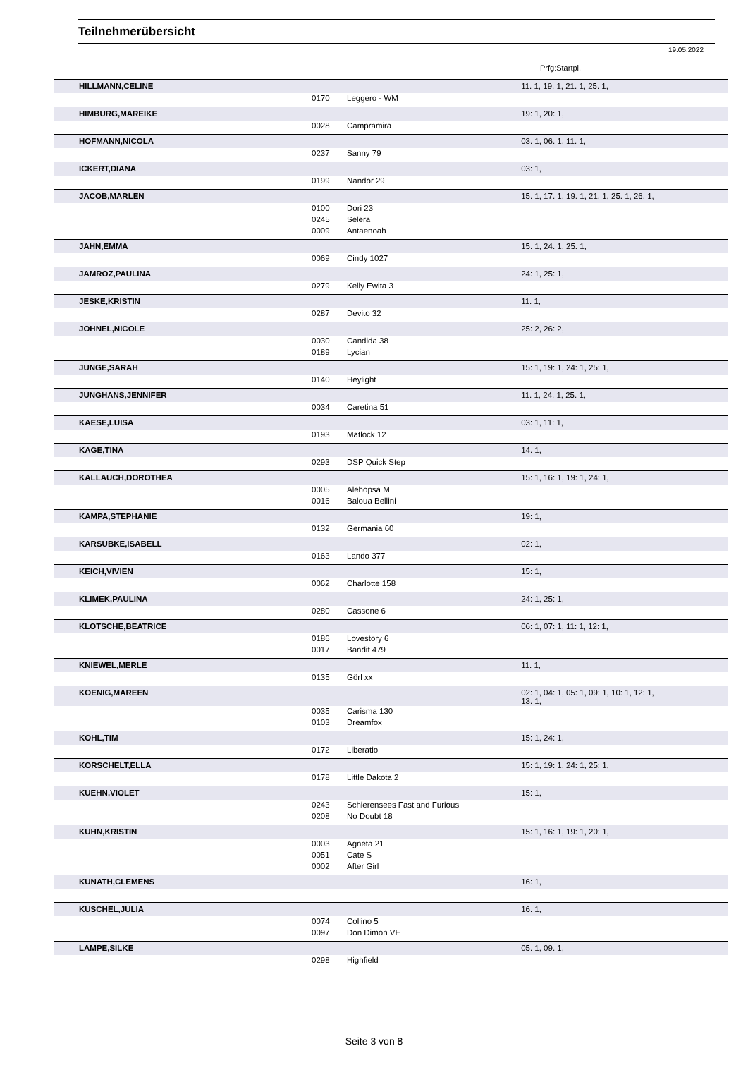Teilnehmerübersicht
19.05.2022
Prfg:Startpl.
| HILLMANN,CELINE | | | 11: 1, 19: 1, 21: 1, 25: 1, |
| | 0170 | Leggero - WM | |
| HIMBURG,MAREIKE | | | 19: 1, 20: 1, |
| | 0028 | Campramira | |
| HOFMANN,NICOLA | | | 03: 1, 06: 1, 11: 1, |
| | 0237 | Sanny 79 | |
| ICKERT,DIANA | | | 03: 1, |
| | 0199 | Nandor 29 | |
| JACOB,MARLEN | | | 15: 1, 17: 1, 19: 1, 21: 1, 25: 1, 26: 1, |
| | 0100 | Dori 23 | |
| | 0245 | Selera | |
| | 0009 | Antaenoah | |
| JAHN,EMMA | | | 15: 1, 24: 1, 25: 1, |
| | 0069 | Cindy 1027 | |
| JAMROZ,PAULINA | | | 24: 1, 25: 1, |
| | 0279 | Kelly Ewita 3 | |
| JESKE,KRISTIN | | | 11: 1, |
| | 0287 | Devito 32 | |
| JOHNEL,NICOLE | | | 25: 2, 26: 2, |
| | 0030 | Candida 38 | |
| | 0189 | Lycian | |
| JUNGE,SARAH | | | 15: 1, 19: 1, 24: 1, 25: 1, |
| | 0140 | Heylight | |
| JUNGHANS,JENNIFER | | | 11: 1, 24: 1, 25: 1, |
| | 0034 | Caretina 51 | |
| KAESE,LUISA | | | 03: 1, 11: 1, |
| | 0193 | Matlock 12 | |
| KAGE,TINA | | | 14: 1, |
| | 0293 | DSP Quick Step | |
| KALLAUCH,DOROTHEA | | | 15: 1, 16: 1, 19: 1, 24: 1, |
| | 0005 | Alehopsa M | |
| | 0016 | Baloua Bellini | |
| KAMPA,STEPHANIE | | | 19: 1, |
| | 0132 | Germania 60 | |
| KARSUBKE,ISABELL | | | 02: 1, |
| | 0163 | Lando 377 | |
| KEICH,VIVIEN | | | 15: 1, |
| | 0062 | Charlotte 158 | |
| KLIMEK,PAULINA | | | 24: 1, 25: 1, |
| | 0280 | Cassone 6 | |
| KLOTSCHE,BEATRICE | | | 06: 1, 07: 1, 11: 1, 12: 1, |
| | 0186 | Lovestory 6 | |
| | 0017 | Bandit 479 | |
| KNIEWEL,MERLE | | | 11: 1, |
| | 0135 | Görl xx | |
| KOENIG,MAREEN | | | 02: 1, 04: 1, 05: 1, 09: 1, 10: 1, 12: 1, 13: 1, |
| | 0035 | Carisma 130 | |
| | 0103 | Dreamfox | |
| KOHL,TIM | | | 15: 1, 24: 1, |
| | 0172 | Liberatio | |
| KORSCHELT,ELLA | | | 15: 1, 19: 1, 24: 1, 25: 1, |
| | 0178 | Little Dakota 2 | |
| KUEHN,VIOLET | | | 15: 1, |
| | 0243 | Schierensees Fast and Furious | |
| | 0208 | No Doubt 18 | |
| KUHN,KRISTIN | | | 15: 1, 16: 1, 19: 1, 20: 1, |
| | 0003 | Agneta 21 | |
| | 0051 | Cate S | |
| | 0002 | After Girl | |
| KUNATH,CLEMENS | | | 16: 1, |
| KUSCHEL,JULIA | | | 16: 1, |
| | 0074 | Collino 5 | |
| | 0097 | Don Dimon VE | |
| LAMPE,SILKE | | | 05: 1, 09: 1, |
| | 0298 | Highfield | |
Seite 3 von 8